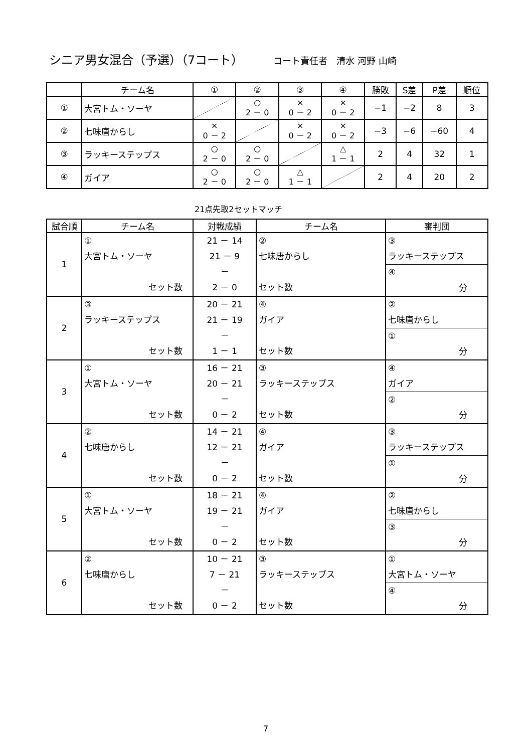シニア男女混合（予選）（7コート） コート責任者　清水 河野 山崎
| | チーム名 | ① | ② | ③ | ④ | 勝敗 | S差 | P差 | 順位 |
| --- | --- | --- | --- | --- | --- | --- | --- | --- | --- |
| ① | 大宮トム・ソーヤ | | ○ 2 － 0 | × 0 － 2 | × 0 － 2 | −1 | −2 | 8 | 3 |
| ② | 七味唐からし | × 0 － 2 | | × 0 － 2 | × 0 － 2 | −3 | −6 | −60 | 4 |
| ③ | ラッキーステップス | ○ 2 － 0 | ○ 2 － 0 | | △ 1 － 1 | 2 | 4 | 32 | 1 |
| ④ | ガイア | ○ 2 － 0 | ○ 2 － 0 | △ 1 － 1 | | 2 | 4 | 20 | 2 |
21点先取2セットマッチ
| 試合順 | チーム名 | 対戦成績 | チーム名 | 審判団 |
| --- | --- | --- | --- | --- |
| 1 | ① 大宮トム・ソーヤ セット数 | 21 － 14 21 － 9 － 2 － 0 | ② 七味唐からし セット数 | ③ ラッキーステップス ④ 分 |
| 2 | ③ ラッキーステップス セット数 | 20 － 21 21 － 19 － 1 － 1 | ④ ガイア セット数 | ② 七味唐からし ① 分 |
| 3 | ① 大宮トム・ソーヤ セット数 | 16 － 21 20 － 21 － 0 － 2 | ③ ラッキーステップス セット数 | ④ ガイア ② 分 |
| 4 | ② 七味唐からし セット数 | 14 － 21 12 － 21 － 0 － 2 | ④ ガイア セット数 | ③ ラッキーステップス ① 分 |
| 5 | ① 大宮トム・ソーヤ セット数 | 18 － 21 19 － 21 － 0 － 2 | ④ ガイア セット数 | ② 七味唐からし ③ 分 |
| 6 | ② 七味唐からし セット数 | 10 － 21 7 － 21 － 0 － 2 | ③ ラッキーステップス セット数 | ① 大宮トム・ソーヤ ④ 分 |
7